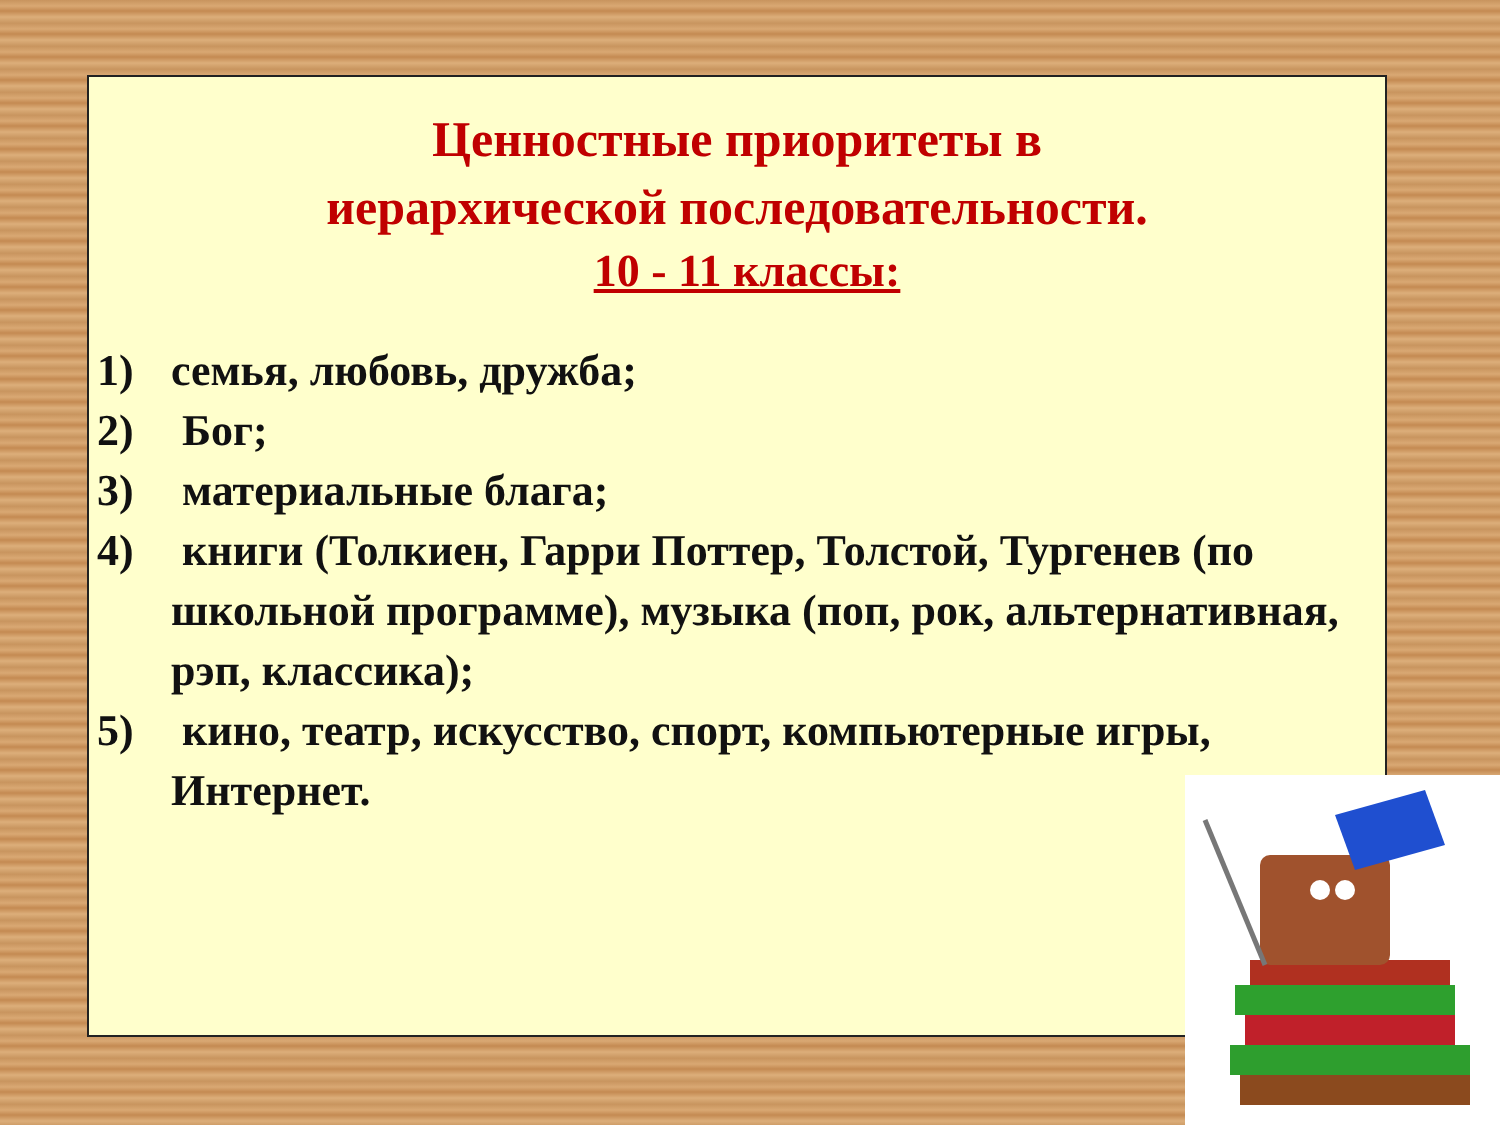Ценностные приоритеты в
иерархической последовательности.
10 - 11 классы:
1) семья, любовь, дружба;
2) Бог;
3) материальные блага;
4) книги (Толкиен, Гарри Поттер, Толстой, Тургенев (по школьной программе), музыка (поп, рок, альтернативная, рэп, классика);
5) кино, театр, искусство, спорт, компьютерные игры, Интернет.